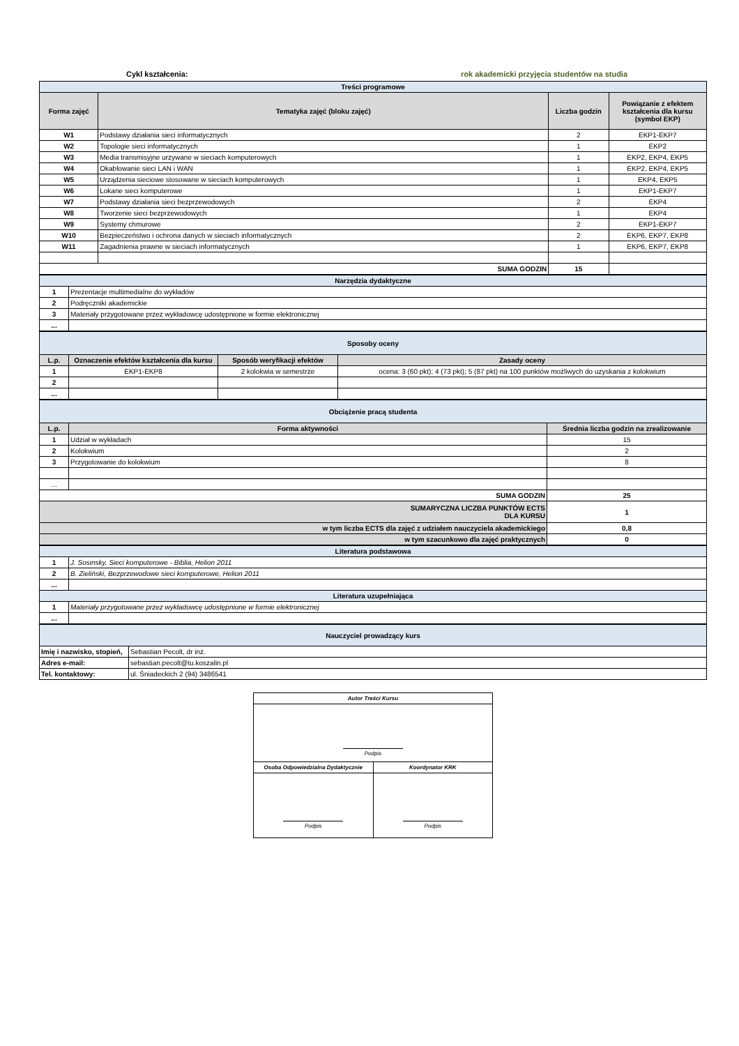Cykl kształcenia: rok akademicki przyjęcia studentów na studia
| Treści programowe | | | |
| Forma zajęć | Tematyka zajęć (bloku zajęć) | Liczba godzin | Powiązanie z efektem kształcenia dla kursu (symbol EKP) |
| W1 | Podstawy działania sieci informatycznych | 2 | EKP1-EKP7 |
| W2 | Topologie sieci informatycznych | 1 | EKP2 |
| W3 | Media transmisyjne urzywane w sieciach komputerowych | 1 | EKP2, EKP4, EKP5 |
| W4 | Okablowanie sieci LAN i WAN | 1 | EKP2, EKP4, EKP5 |
| W5 | Urządzenia sieciowe stosowane w sieciach komputerowych | 1 | EKP4, EKP5 |
| W6 | Lokane sieci komputerowe | 1 | EKP1-EKP7 |
| W7 | Podstawy działania sieci bezprzewodowych | 2 | EKP4 |
| W8 | Tworzenie sieci bezprzewodowych | 1 | EKP4 |
| W9 | Systemy chmurowe | 2 | EKP1-EKP7 |
| W10 | Bezpieczeństwo i ochrona danych w sieciach informatycznych | 2 | EKP6, EKP7, EKP8 |
| W11 | Zagadnienia prawne w sieciach informatycznych | 1 | EKP6, EKP7, EKP8 |
| SUMA GODZIN | | 15 | |
| Narzędzia dydaktyczne | |
| 1 | Prezentacje multimedialne do wykładów |
| 2 | Podręczniki akademickie |
| 3 | Materiały przygotowane przez wykładowcę udostępnione w formie elektronicznej |
| ... | |
| Sposoby oceny | | | |
| L.p. | Oznaczenie efektów kształcenia dla kursu | Sposób weryfikacji efektów | Zasady oceny |
| 1 | EKP1-EKP8 | 2 kolokwia w semestrze | ocena: 3 (60 pkt); 4 (73 pkt); 5 (87 pkt) na 100 punktów możliwych do uzyskania z kolokwium |
| 2 | | | |
| ... | | | |
| Obciążenie pracą studenta | | |
| L.p. | Forma aktywności | Średnia liczba godzin na zrealizowanie |
| 1 | Udział w wykładach | 15 |
| 2 | Kolokwium | 2 |
| 3 | Przygotowanie do kolokwium | 8 |
| ... | | |
| SUMA GODZIN | | 25 |
| SUMARYCZNA LICZBA PUNKTÓW ECTS DLA KURSU | | 1 |
| w tym liczba ECTS dla zajęć z udziałem nauczyciela akademickiego | | 0,8 |
| w tym szacunkowo dla zajęć praktycznych | | 0 |
| Literatura podstawowa | |
| 1 | J. Sosinsky, Sieci komputerowe - Biblia, Helion 2011 |
| 2 | B. Zieliński, Bezprzewodowe sieci komputerowe, Helion 2011 |
| ... | |
| Literatura uzupełniająca | |
| 1 | Materiały przygotowane przez wykładowcę udostępnione w formie elektronicznej |
| ... | |
| Nauczyciel prowadzący kurs | |
| Imię i nazwisko, stopień, | Sebastian Pecolt, dr inż. |
| Adres e-mail: | sebastian.pecolt@tu.koszalin.pl |
| Tel. kontaktowy: | ul. Śniadeckich 2 (94) 3486541 |
| Autor Treści Kursu | |
| Podpis | |
| Osoba Odpowiedzialna Dydaktycznie | Koordynator KRK |
| Podpis | Podpis |